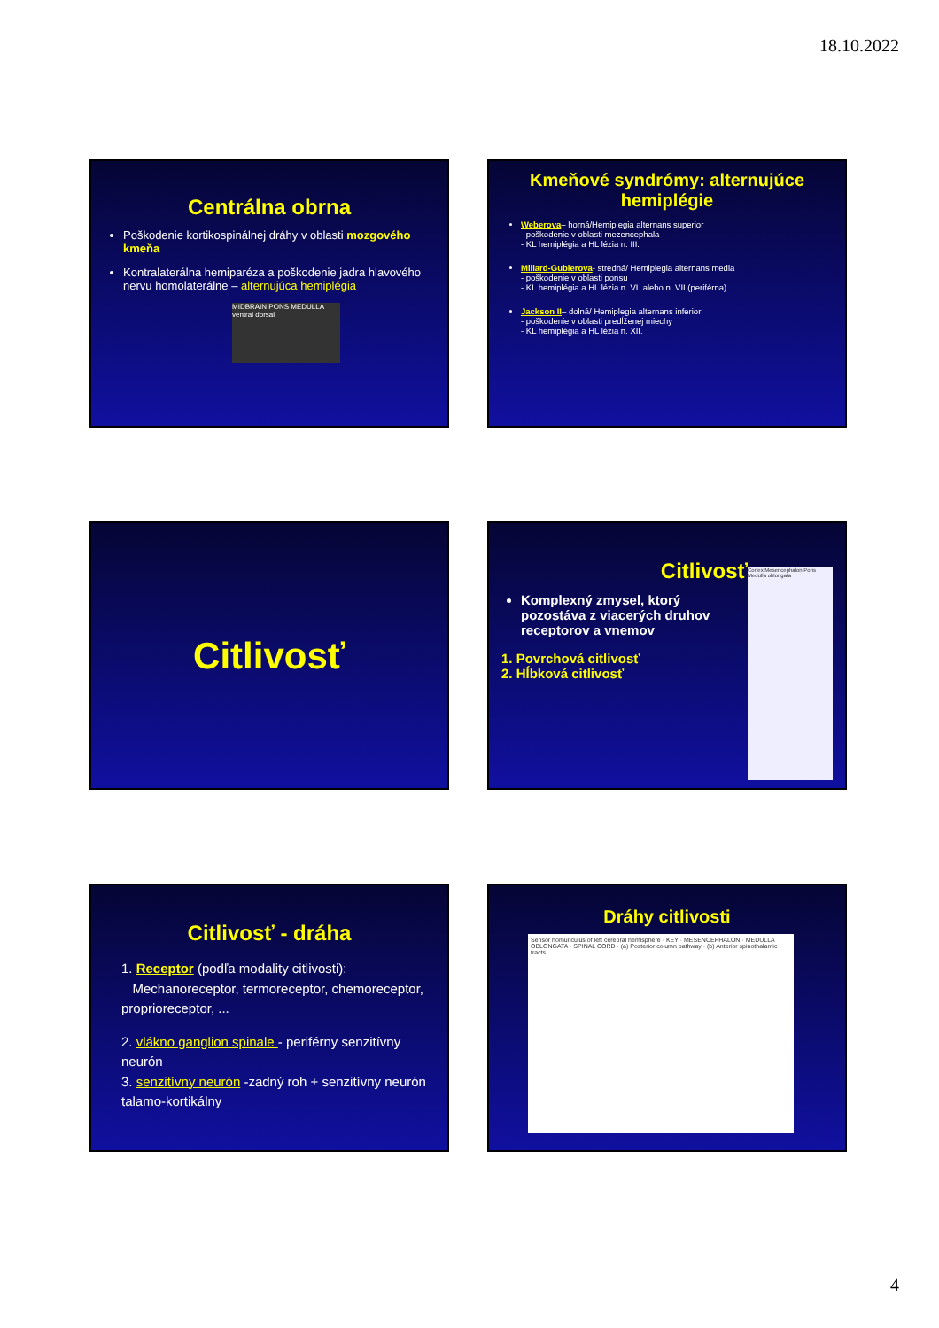18.10.2022
Centrálna obrna
Poškodenie kortikospinálnej dráhy v oblasti mozgového kmeňa
Kontralaterálna hemiparéza a poškodenie jadra hlavového nervu homolaterálne – alternujúca hemiplégia
MIDBRAIN PONS MEDULLA ventral dorsal
Kmeňové syndrómy: alternujúce hemiplégie
Weberova– horná/Hemiplegia alternans superior
- poškodenie v oblasti mezencephala
- KL hemiplégia a HL lézia n. III.
Millard-Gublerova- stredná/ Hemiplegia alternans media
- poškodenie v oblasti ponsu
- KL hemiplégia a HL lézia n. VI. alebo n. VII (periférna)
Jackson II– dolná/ Hemiplegia alternans inferior
- poškodenie v oblasti predĺženej miechy
- KL hemiplégia a HL lézia n. XII.
Citlivosť
Citlivosť
Komplexný zmysel, ktorý pozostáva z viacerých druhov receptorov a vnemov
1. Povrchová citlivosť
2. Hĺbková citlivosť
Cortex Mesencephalon Pons Medulla oblongata
Citlivosť - dráha
1. Receptor (podľa modality citlivosti):
Mechanoreceptor, termoreceptor, chemoreceptor, proprioreceptor, ...
2. vlákno ganglion spinale - periférny senzitívny neurón
3. senzitívny neurón -zadný roh + senzitívny neurón talamo-kortikálny
Dráhy citlivosti
Sensor homunculus of left cerebral hemisphere · KEY · MESENCEPHALON · MEDULLA OBLONGATA · SPINAL CORD · (a) Posterior column pathway · (b) Anterior spinothalamic tracts
4